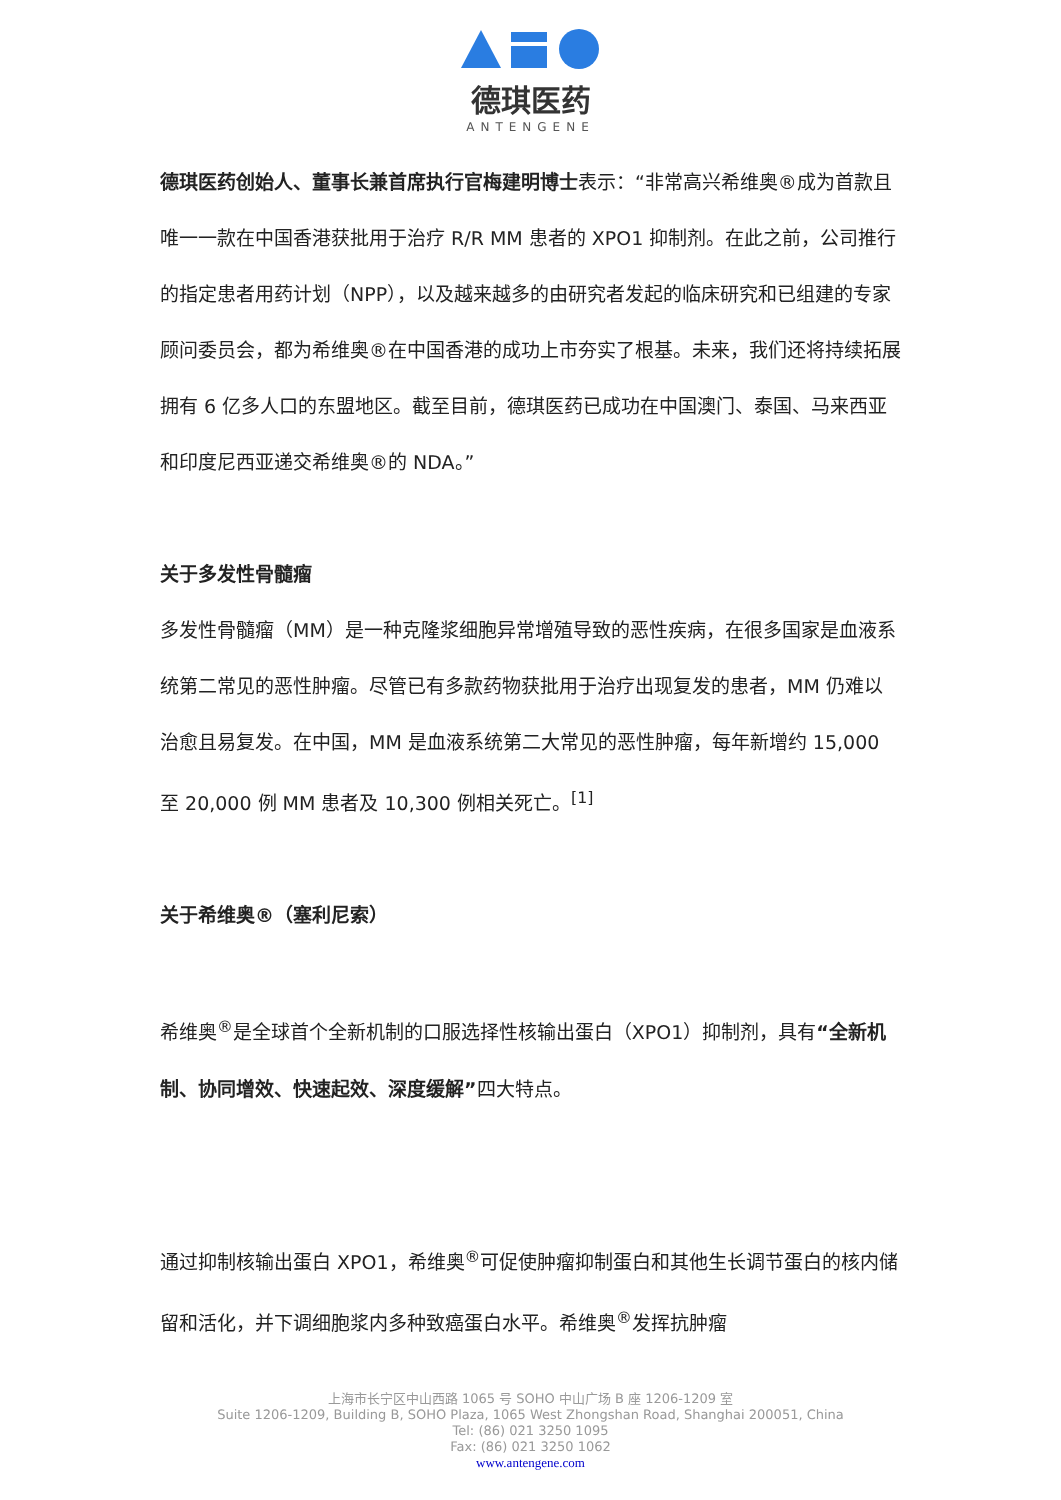德琪医药
ANTENGENE
德琪医药创始人、董事长兼首席执行官梅建明博士表示：“非常高兴希维奥®成为首款且唯一一款在中国香港获批用于治疗 R/R MM 患者的 XPO1 抑制剂。在此之前，公司推行的指定患者用药计划（NPP），以及越来越多的由研究者发起的临床研究和已组建的专家顾问委员会，都为希维奥®在中国香港的成功上市夯实了根基。未来，我们还将持续拓展拥有 6 亿多人口的东盟地区。截至目前，德琪医药已成功在中国澳门、泰国、马来西亚和印度尼西亚递交希维奥®的 NDA。”
关于多发性骨髓瘤
多发性骨髓瘤（MM）是一种克隆浆细胞异常增殖导致的恶性疾病，在很多国家是血液系统第二常见的恶性肿瘤。尽管已有多款药物获批用于治疗出现复发的患者，MM 仍难以治愈且易复发。在中国，MM 是血液系统第二大常见的恶性肿瘤，每年新增约 15,000 至 20,000 例 MM 患者及 10,300 例相关死亡。<sup>[1]</sup>
关于希维奥®（塞利尼索）
希维奥<sup>®</sup>是全球首个全新机制的口服选择性核输出蛋白（XPO1）抑制剂，具有“全新机制、协同增效、快速起效、深度缓解”四大特点。
通过抑制核输出蛋白 XPO1，希维奥<sup>®</sup>可促使肿瘤抑制蛋白和其他生长调节蛋白的核内储留和活化，并下调细胞浆内多种致癌蛋白水平。希维奥<sup>®</sup>发挥抗肿瘤
上海市长宁区中山西路 1065 号 SOHO 中山广场 B 座 1206-1209 室
Suite 1206-1209, Building B, SOHO Plaza, 1065 West Zhongshan Road, Shanghai 200051, China
Tel: (86) 021 3250 1095
Fax: (86) 021 3250 1062
www.antengene.com